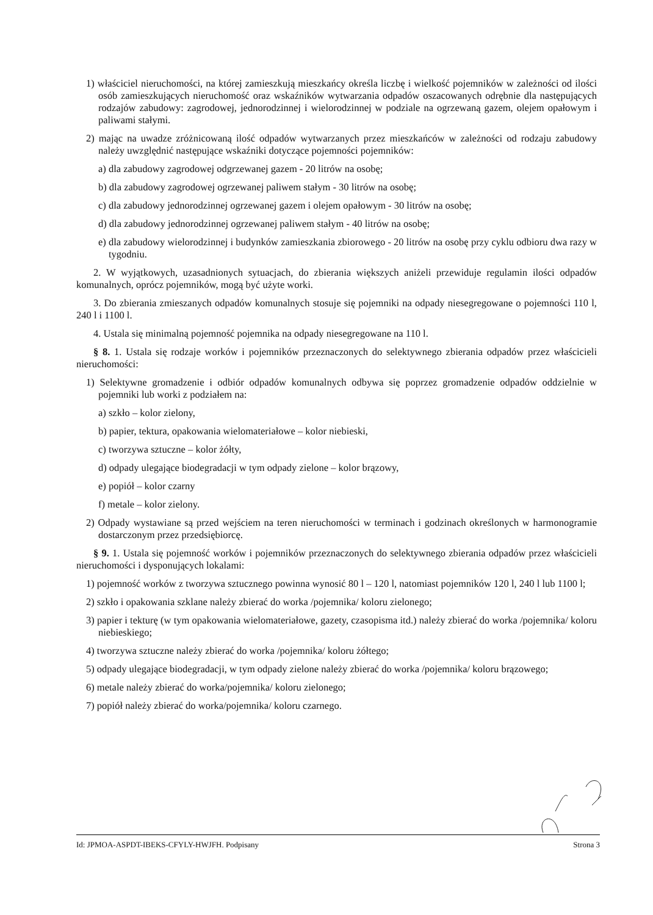1) właściciel nieruchomości, na której zamieszkują mieszkańcy określa liczbę i wielkość pojemników w zależności od ilości osób zamieszkujących nieruchomość oraz wskaźników wytwarzania odpadów oszacowanych odrębnie dla następujących rodzajów zabudowy: zagrodowej, jednorodzinnej i wielorodzinnej w podziale na ogrzewaną gazem, olejem opałowym i paliwami stałymi.
2) mając na uwadze zróżnicowaną ilość odpadów wytwarzanych przez mieszkańców w zależności od rodzaju zabudowy należy uwzględnić następujące wskaźniki dotyczące pojemności pojemników:
a) dla zabudowy zagrodowej odgrzewanej gazem - 20 litrów na osobę;
b) dla zabudowy zagrodowej ogrzewanej paliwem stałym - 30 litrów na osobę;
c) dla zabudowy jednorodzinnej ogrzewanej gazem i olejem opałowym - 30 litrów na osobę;
d) dla zabudowy jednorodzinnej ogrzewanej paliwem stałym - 40 litrów na osobę;
e) dla zabudowy wielorodzinnej i budynków zamieszkania zbiorowego - 20 litrów na osobę przy cyklu odbioru dwa razy w tygodniu.
2. W wyjątkowych, uzasadnionych sytuacjach, do zbierania większych aniżeli przewiduje regulamin ilości odpadów komunalnych, oprócz pojemników, mogą być użyte worki.
3. Do zbierania zmieszanych odpadów komunalnych stosuje się pojemniki na odpady niesegregowane o pojemności 110 l, 240 l i 1100 l.
4. Ustala się minimalną pojemność pojemnika na odpady niesegregowane na 110 l.
§ 8. 1. Ustala się rodzaje worków i pojemników przeznaczonych do selektywnego zbierania odpadów przez właścicieli nieruchomości:
1) Selektywne gromadzenie i odbiór odpadów komunalnych odbywa się poprzez gromadzenie odpadów oddzielnie w pojemniki lub worki z podziałem na:
a) szkło – kolor zielony,
b) papier, tektura, opakowania wielomateriałowe – kolor niebieski,
c) tworzywa sztuczne – kolor żółty,
d) odpady ulegające biodegradacji w tym odpady zielone – kolor brązowy,
e) popiół – kolor czarny
f) metale – kolor zielony.
2) Odpady wystawiane są przed wejściem na teren nieruchomości w terminach i godzinach określonych w harmonogramie dostarczonym przez przedsiębiorcę.
§ 9. 1. Ustala się pojemność worków i pojemników przeznaczonych do selektywnego zbierania odpadów przez właścicieli nieruchomości i dysponujących lokalami:
1) pojemność worków z tworzywa sztucznego powinna wynosić 80 l – 120 l, natomiast pojemników 120 l, 240 l lub 1100 l;
2) szkło i opakowania szklane należy zbierać do worka /pojemnika/ koloru zielonego;
3) papier i tekturę (w tym opakowania wielomateriałowe, gazety, czasopisma itd.) należy zbierać do worka /pojemnika/ koloru niebieskiego;
4) tworzywa sztuczne należy zbierać do worka /pojemnika/ koloru żółtego;
5) odpady ulegające biodegradacji, w tym odpady zielone należy zbierać do worka /pojemnika/ koloru brązowego;
6) metale należy zbierać do worka/pojemnika/ koloru zielonego;
7) popiół należy zbierać do worka/pojemnika/ koloru czarnego.
Id: JPMOA-ASPDT-IBEKS-CFYLY-HWJFH. Podpisany Strona 3